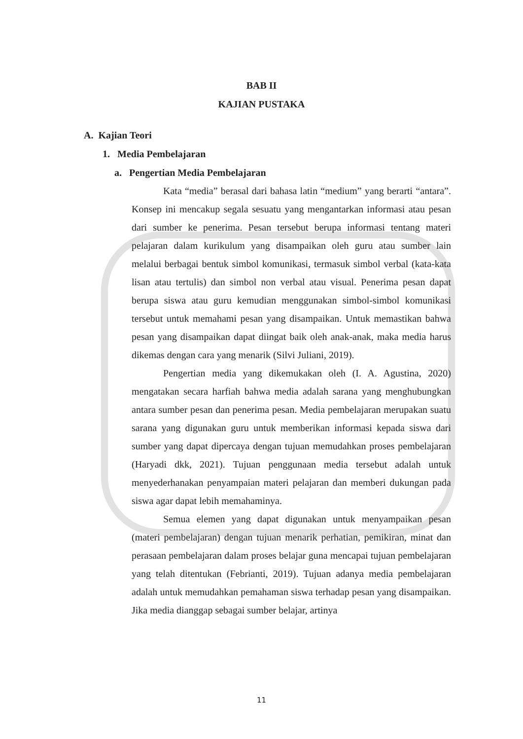BAB II
KAJIAN PUSTAKA
A. Kajian Teori
1. Media Pembelajaran
a. Pengertian Media Pembelajaran
Kata “media” berasal dari bahasa latin “medium” yang berarti “antara”. Konsep ini mencakup segala sesuatu yang mengantarkan informasi atau pesan dari sumber ke penerima. Pesan tersebut berupa informasi tentang materi pelajaran dalam kurikulum yang disampaikan oleh guru atau sumber lain melalui berbagai bentuk simbol komunikasi, termasuk simbol verbal (kata-kata lisan atau tertulis) dan simbol non verbal atau visual. Penerima pesan dapat berupa siswa atau guru kemudian menggunakan simbol-simbol komunikasi tersebut untuk memahami pesan yang disampaikan. Untuk memastikan bahwa pesan yang disampaikan dapat diingat baik oleh anak-anak, maka media harus dikemas dengan cara yang menarik (Silvi Juliani, 2019).
Pengertian media yang dikemukakan oleh (I. A. Agustina, 2020) mengatakan secara harfiah bahwa media adalah sarana yang menghubungkan antara sumber pesan dan penerima pesan. Media pembelajaran merupakan suatu sarana yang digunakan guru untuk memberikan informasi kepada siswa dari sumber yang dapat dipercaya dengan tujuan memudahkan proses pembelajaran (Haryadi dkk, 2021). Tujuan penggunaan media tersebut adalah untuk menyederhanakan penyampaian materi pelajaran dan memberi dukungan pada siswa agar dapat lebih memahaminya.
Semua elemen yang dapat digunakan untuk menyampaikan pesan (materi pembelajaran) dengan tujuan menarik perhatian, pemikiran, minat dan perasaan pembelajaran dalam proses belajar guna mencapai tujuan pembelajaran yang telah ditentukan (Febrianti, 2019). Tujuan adanya media pembelajaran adalah untuk memudahkan pemahaman siswa terhadap pesan yang disampaikan. Jika media dianggap sebagai sumber belajar, artinya
11